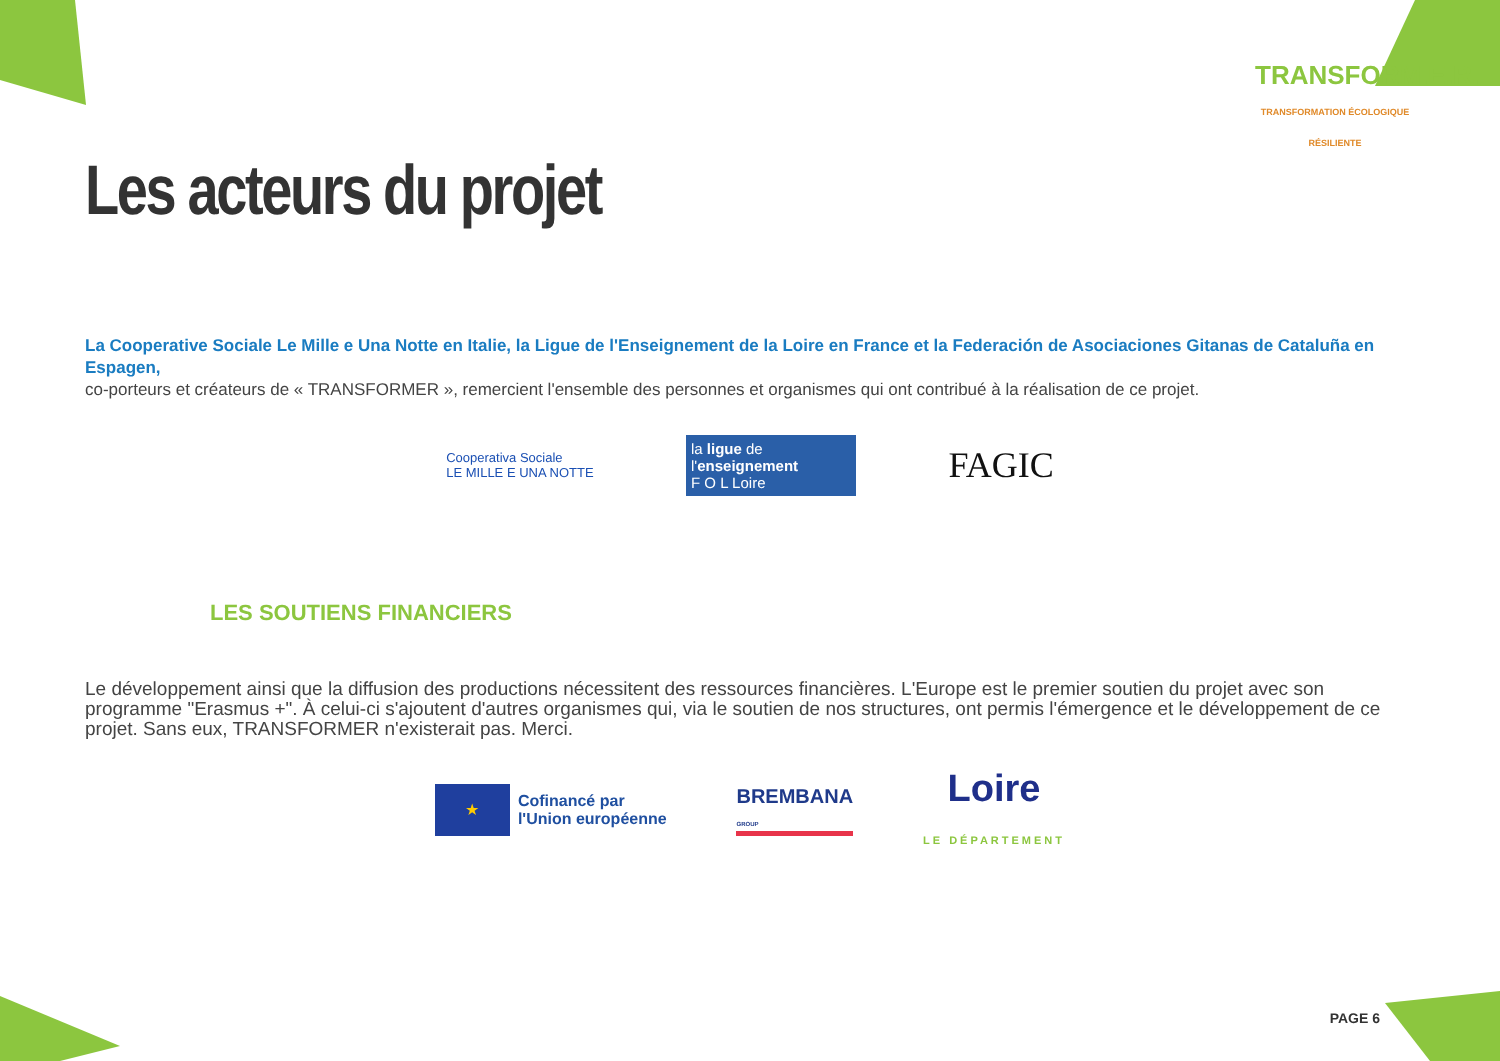Les acteurs du projet
TRANSFORM.E.R.
TRANSFORMATION ÉCOLOGIQUE RÉSILIENTE
La Cooperative Sociale Le Mille e Una Notte en Italie, la Ligue de l'Enseignement de la Loire en France et la Federación de Asociaciones Gitanas de Cataluña en Espagen,
co-porteurs et créateurs de « TRANSFORMER », remercient l'ensemble des personnes et organismes qui ont contribué à la réalisation de ce projet.
Cooperativa Sociale
LE MILLE E UNA NOTTE
la ligue de
l'enseignement
F O L Loire
FAGIC
LES SOUTIENS FINANCIERS
Le développement ainsi que la diffusion des productions nécessitent des ressources financières. L'Europe est le premier soutien du projet avec son programme "Erasmus +". À celui-ci s'ajoutent d'autres organismes qui, via le soutien de nos structures, ont permis l'émergence et le développement de ce projet. Sans eux, TRANSFORMER n'existerait pas. Merci.
★
Cofinancé par
l'Union européenne
BREMBANA
GROUP
Loire
LE DÉPARTEMENT
PAGE 6